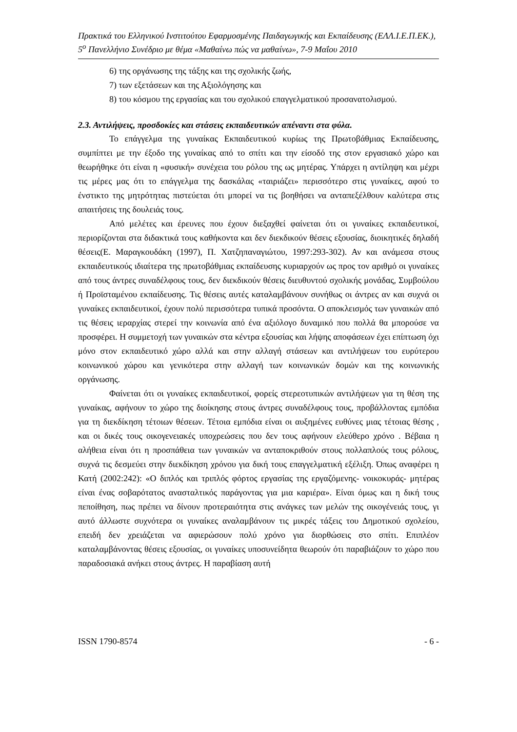Πρακτικά του Ελληνικού Ινστιτούτου Εφαρμοσμένης Παιδαγωγικής και Εκπαίδευσης (ΕΛΛ.Ι.Ε.Π.ΕΚ.), 5<sup>ο</sup> Πανελλήνιο Συνέδριο με θέμα «Μαθαίνω πώς να μαθαίνω», 7-9 Μαΐου 2010
6) της οργάνωσης της τάξης και της σχολικής ζωής,
7) των εξετάσεων και της Αξιολόγησης και
8) του κόσμου της εργασίας και του σχολικού επαγγελματικού προσανατολισμού.
2.3. Αντιλήψεις, προσδοκίες και στάσεις εκπαιδευτικών απέναντι στα φύλα.
Το επάγγελμα της γυναίκας Εκπαιδευτικού κυρίως της Πρωτοβάθμιας Εκπαίδευσης, συμπίπτει με την έξοδο της γυναίκας από το σπίτι και την είσοδό της στον εργασιακό χώρο και θεωρήθηκε ότι είναι η «φυσική» συνέχεια του ρόλου της ως μητέρας. Υπάρχει η αντίληψη και μέχρι τις μέρες μας ότι το επάγγελμα της δασκάλας «ταιριάζει» περισσότερο στις γυναίκες, αφού το ένστικτο της μητρότητας πιστεύεται ότι μπορεί να τις βοηθήσει να ανταπεξέλθουν καλύτερα στις απαιτήσεις της δουλειάς τους.
Από μελέτες και έρευνες που έχουν διεξαχθεί φαίνεται ότι οι γυναίκες εκπαιδευτικοί, περιορίζονται στα διδακτικά τους καθήκοντα και δεν διεκδικούν θέσεις εξουσίας, διοικητικές δηλαδή θέσεις(Ε. Μαραγκουδάκη (1997), Π. Χατζηπαναγιώτου, 1997:293-302). Αν και ανάμεσα στους εκπαιδευτικούς ιδιαίτερα της πρωτοβάθμιας εκπαίδευσης κυριαρχούν ως προς τον αριθμό οι γυναίκες από τους άντρες συναδέλφους τους, δεν διεκδικούν θέσεις διευθυντού σχολικής μονάδας, Συμβούλου ή Προϊσταμένου εκπαίδευσης. Τις θέσεις αυτές καταλαμβάνουν συνήθως οι άντρες αν και συχνά οι γυναίκες εκπαιδευτικοί, έχουν πολύ περισσότερα τυπικά προσόντα. Ο αποκλεισμός των γυναικών από τις θέσεις ιεραρχίας στερεί την κοινωνία από ένα αξιόλογο δυναμικό που πολλά θα μπορούσε να προσφέρει. Η συμμετοχή των γυναικών στα κέντρα εξουσίας και λήψης αποφάσεων έχει επίπτωση όχι μόνο στον εκπαιδευτικό χώρο αλλά και στην αλλαγή στάσεων και αντιλήψεων του ευρύτερου κοινωνικού χώρου και γενικότερα στην αλλαγή των κοινωνικών δομών και της κοινωνικής οργάνωσης.
Φαίνεται ότι οι γυναίκες εκπαιδευτικοί, φορείς στερεοτυπικών αντιλήψεων για τη θέση της γυναίκας, αφήνουν το χώρο της διοίκησης στους άντρες συναδέλφους τους, προβάλλοντας εμπόδια για τη διεκδίκηση τέτοιων θέσεων. Τέτοια εμπόδια είναι οι αυξημένες ευθύνες μιας τέτοιας θέσης , και οι δικές τους οικογενειακές υποχρεώσεις που δεν τους αφήνουν ελεύθερο χρόνο . Βέβαια η αλήθεια είναι ότι η προσπάθεια των γυναικών να ανταποκριθούν στους πολλαπλούς τους ρόλους, συχνά τις δεσμεύει στην διεκδίκηση χρόνου για δική τους επαγγελματική εξέλιξη. Όπως αναφέρει η Κατή (2002:242): «Ο διπλός και τριπλός φόρτος εργασίας της εργαζόμενης- νοικοκυράς- μητέρας είναι ένας σοβαρότατος ανασταλτικός παράγοντας για μια καριέρα». Είναι όμως και η δική τους πεποίθηση, πως πρέπει να δίνουν προτεραιότητα στις ανάγκες των μελών της οικογένειάς τους, γι αυτό άλλωστε συχνότερα οι γυναίκες αναλαμβάνουν τις μικρές τάξεις του Δημοτικού σχολείου, επειδή δεν χρειάζεται να αφιερώσουν πολύ χρόνο για διορθώσεις στο σπίτι. Επιπλέον καταλαμβάνοντας θέσεις εξουσίας, οι γυναίκες υποσυνείδητα θεωρούν ότι παραβιάζουν το χώρο που παραδοσιακά ανήκει στους άντρες. Η παραβίαση αυτή
ISSN 1790-8574 - 6 -